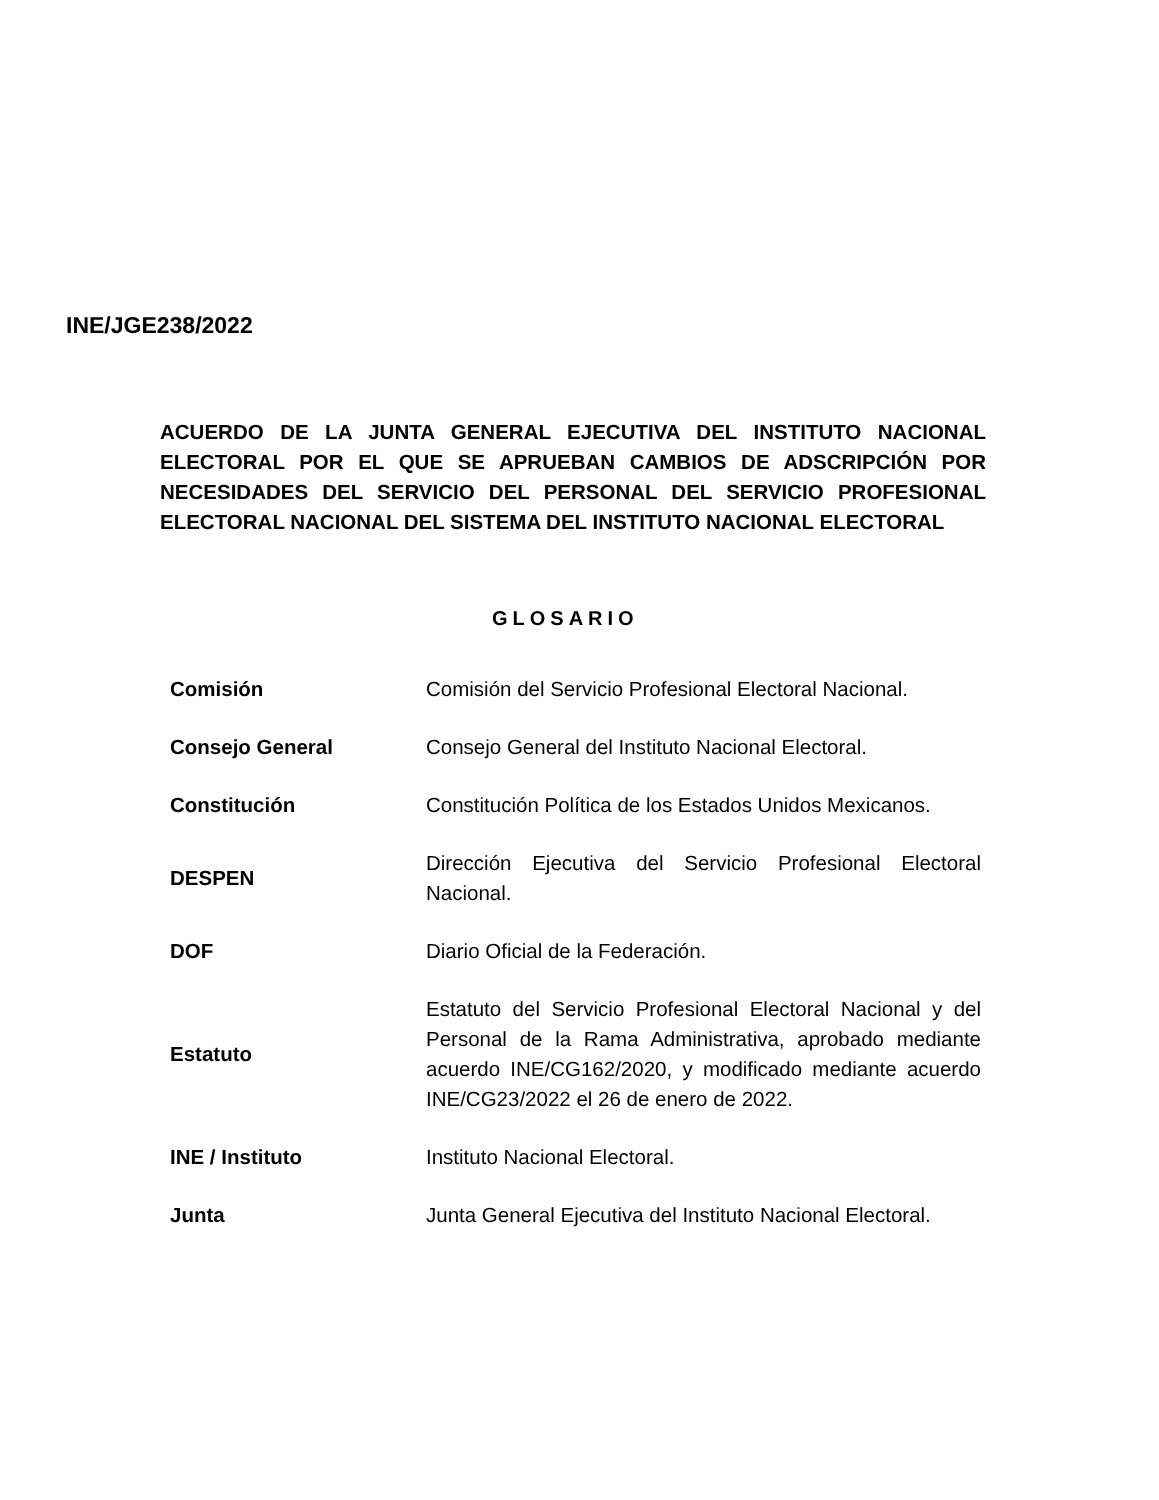INE/JGE238/2022
ACUERDO DE LA JUNTA GENERAL EJECUTIVA DEL INSTITUTO NACIONAL ELECTORAL POR EL QUE SE APRUEBAN CAMBIOS DE ADSCRIPCIÓN POR NECESIDADES DEL SERVICIO DEL PERSONAL DEL SERVICIO PROFESIONAL ELECTORAL NACIONAL DEL SISTEMA DEL INSTITUTO NACIONAL ELECTORAL
GLOSARIO
| Comisión | Comisión del Servicio Profesional Electoral Nacional. |
| Consejo General | Consejo General del Instituto Nacional Electoral. |
| Constitución | Constitución Política de los Estados Unidos Mexicanos. |
| DESPEN | Dirección Ejecutiva del Servicio Profesional Electoral Nacional. |
| DOF | Diario Oficial de la Federación. |
| Estatuto | Estatuto del Servicio Profesional Electoral Nacional y del Personal de la Rama Administrativa, aprobado mediante acuerdo INE/CG162/2020, y modificado mediante acuerdo INE/CG23/2022 el 26 de enero de 2022. |
| INE / Instituto | Instituto Nacional Electoral. |
| Junta | Junta General Ejecutiva del Instituto Nacional Electoral. |